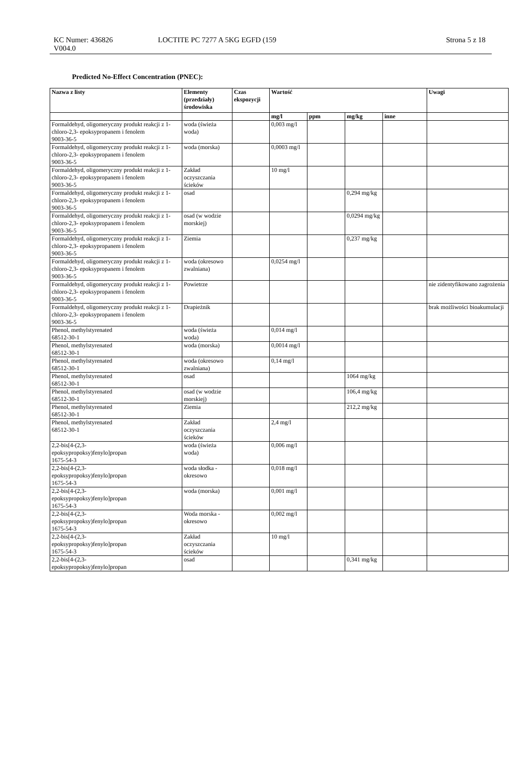KC Numer: 436826
V004.0
LOCTITE PC 7277 A 5KG EGFD (159 Strona 5 z 18
Predicted No-Effect Concentration (PNEC):
| Nazwa z listy | Elementy (przedziały) środowiska | Czas ekspozycji | Wartość | | | | Uwagi |
| --- | --- | --- | --- | --- | --- | --- | --- |
| | | | mg/l | ppm | mg/kg | inne | |
| Formaldehyd, oligomeryczny produkt reakcji z 1-chloro-2,3- epoksypropanem i fenolem 9003-36-5 | woda (świeża woda) | | 0,003 mg/l | | | | |
| Formaldehyd, oligomeryczny produkt reakcji z 1-chloro-2,3- epoksypropanem i fenolem 9003-36-5 | woda (morska) | | 0,0003 mg/l | | | | |
| Formaldehyd, oligomeryczny produkt reakcji z 1-chloro-2,3- epoksypropanem i fenolem 9003-36-5 | Zakład oczyszczania ścieków | | 10 mg/l | | | | |
| Formaldehyd, oligomeryczny produkt reakcji z 1-chloro-2,3- epoksypropanem i fenolem 9003-36-5 | osad | | | | 0,294 mg/kg | | |
| Formaldehyd, oligomeryczny produkt reakcji z 1-chloro-2,3- epoksypropanem i fenolem 9003-36-5 | osad (w wodzie morskiej) | | | | 0,0294 mg/kg | | |
| Formaldehyd, oligomeryczny produkt reakcji z 1-chloro-2,3- epoksypropanem i fenolem 9003-36-5 | Ziemia | | | | 0,237 mg/kg | | |
| Formaldehyd, oligomeryczny produkt reakcji z 1-chloro-2,3- epoksypropanem i fenolem 9003-36-5 | woda (okresowo zwalniana) | | 0,0254 mg/l | | | | |
| Formaldehyd, oligomeryczny produkt reakcji z 1-chloro-2,3- epoksypropanem i fenolem 9003-36-5 | Powietrze | | | | | | nie zidentyfikowano zagrożenia |
| Formaldehyd, oligomeryczny produkt reakcji z 1-chloro-2,3- epoksypropanem i fenolem 9003-36-5 | Drapieżnik | | | | | | brak możliwości bioakumulacji |
| Phenol, methylstyrenated 68512-30-1 | woda (świeża woda) | | 0,014 mg/l | | | | |
| Phenol, methylstyrenated 68512-30-1 | woda (morska) | | 0,0014 mg/l | | | | |
| Phenol, methylstyrenated 68512-30-1 | woda (okresowo zwalniana) | | 0,14 mg/l | | | | |
| Phenol, methylstyrenated 68512-30-1 | osad | | | | 1064 mg/kg | | |
| Phenol, methylstyrenated 68512-30-1 | osad (w wodzie morskiej) | | | | 106,4 mg/kg | | |
| Phenol, methylstyrenated 68512-30-1 | Ziemia | | | | 212,2 mg/kg | | |
| Phenol, methylstyrenated 68512-30-1 | Zakład oczyszczania ścieków | | 2,4 mg/l | | | | |
| 2,2-bis[4-(2,3- epoksypropoksy)fenylo]propan 1675-54-3 | woda (świeża woda) | | 0,006 mg/l | | | | |
| 2,2-bis[4-(2,3- epoksypropoksy)fenylo]propan 1675-54-3 | woda słodka - okresowo | | 0,018 mg/l | | | | |
| 2,2-bis[4-(2,3- epoksypropoksy)fenylo]propan 1675-54-3 | woda (morska) | | 0,001 mg/l | | | | |
| 2,2-bis[4-(2,3- epoksypropoksy)fenylo]propan 1675-54-3 | Woda morska - okresowo | | 0,002 mg/l | | | | |
| 2,2-bis[4-(2,3- epoksypropoksy)fenylo]propan 1675-54-3 | Zakład oczyszczania ścieków | | 10 mg/l | | | | |
| 2,2-bis[4-(2,3- epoksypropoksy)fenylo]propan | osad | | | | 0,341 mg/kg | | |